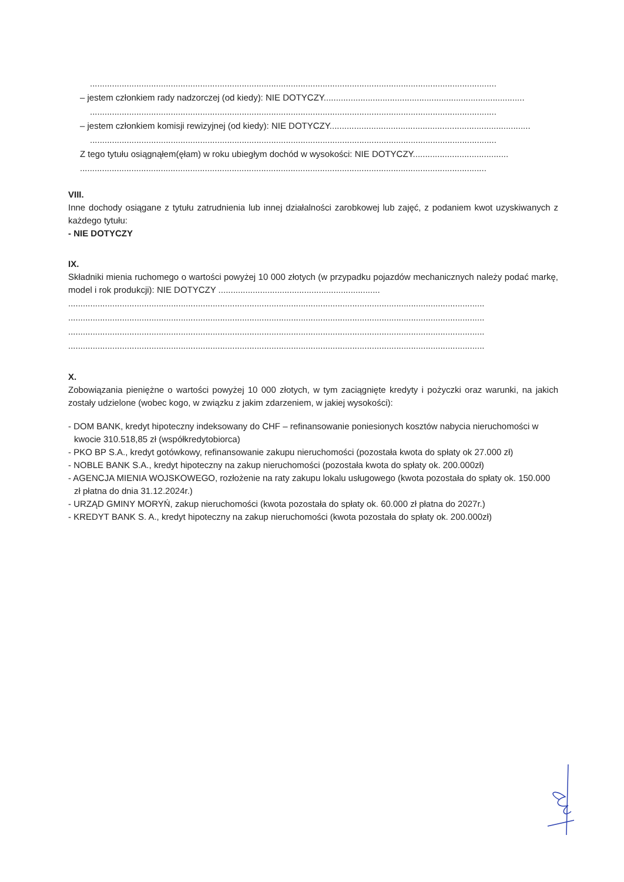......................................................................................................................................................................
– jestem członkiem rady nadzorczej (od kiedy): NIE DOTYCZY..................................................................................
......................................................................................................................................................................
– jestem członkiem komisji rewizyjnej (od kiedy): NIE DOTYCZY..................................................................................
......................................................................................................................................................................
Z tego tytułu osiągnąłem(ęłam) w roku ubiegłym dochód w wysokości: NIE DOTYCZY.......................................
......................................................................................................................................................................
VIII.
Inne dochody osiągane z tytułu zatrudnienia lub innej działalności zarobkowej lub zajęć, z podaniem kwot uzyskiwanych z każdego tytułu:
- NIE DOTYCZY
IX.
Składniki mienia ruchomego o wartości powyżej 10 000 złotych (w przypadku pojazdów mechanicznych należy podać markę, model i rok produkcji): NIE DOTYCZY ..................................................................
..........................................................................................................................................................................
..........................................................................................................................................................................
..........................................................................................................................................................................
..........................................................................................................................................................................
X.
Zobowiązania pieniężne o wartości powyżej 10 000 złotych, w tym zaciągnięte kredyty i pożyczki oraz warunki, na jakich zostały udzielone (wobec kogo, w związku z jakim zdarzeniem, w jakiej wysokości):
- DOM BANK, kredyt hipoteczny indeksowany do CHF – refinansowanie poniesionych kosztów nabycia nieruchomości w kwocie 310.518,85 zł (współkredytobiorca)
- PKO BP S.A., kredyt gotówkowy, refinansowanie zakupu nieruchomości (pozostała kwota do spłaty ok 27.000 zł)
- NOBLE BANK S.A., kredyt hipoteczny na zakup nieruchomości (pozostała kwota do spłaty ok. 200.000zł)
- AGENCJA MIENIA WOJSKOWEGO, rozłożenie na raty zakupu lokalu usługowego (kwota pozostała do spłaty ok. 150.000 zł płatna do dnia 31.12.2024r.)
- URZĄD GMINY MORYŃ, zakup nieruchomości (kwota pozostała do spłaty ok. 60.000 zł płatna do 2027r.)
- KREDYT BANK S. A., kredyt hipoteczny na zakup nieruchomości (kwota pozostała do spłaty ok. 200.000zł)